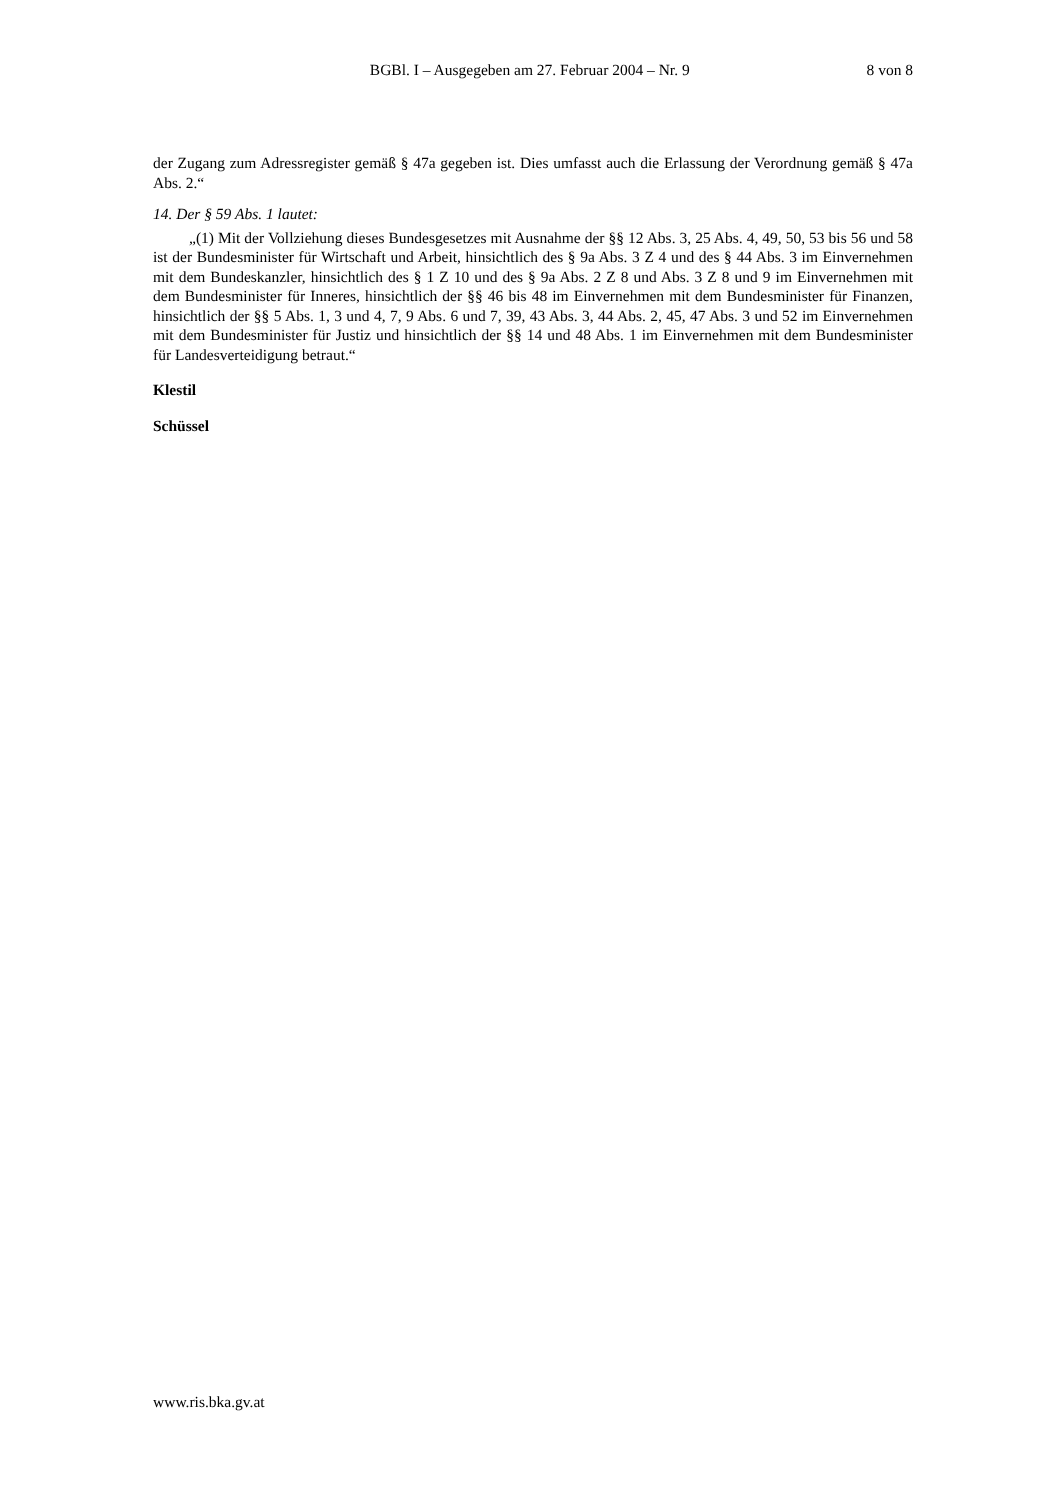BGBl. I – Ausgegeben am 27. Februar 2004 – Nr. 9 8 von 8
der Zugang zum Adressregister gemäß § 47a gegeben ist. Dies umfasst auch die Erlassung der Verordnung gemäß § 47a Abs. 2.“
14. Der § 59 Abs. 1 lautet:
„(1) Mit der Vollziehung dieses Bundesgesetzes mit Ausnahme der §§ 12 Abs. 3, 25 Abs. 4, 49, 50, 53 bis 56 und 58 ist der Bundesminister für Wirtschaft und Arbeit, hinsichtlich des § 9a Abs. 3 Z 4 und des § 44 Abs. 3 im Einvernehmen mit dem Bundeskanzler, hinsichtlich des § 1 Z 10 und des § 9a Abs. 2 Z 8 und Abs. 3 Z 8 und 9 im Einvernehmen mit dem Bundesminister für Inneres, hinsichtlich der §§ 46 bis 48 im Einvernehmen mit dem Bundesminister für Finanzen, hinsichtlich der §§ 5 Abs. 1, 3 und 4, 7, 9 Abs. 6 und 7, 39, 43 Abs. 3, 44 Abs. 2, 45, 47 Abs. 3 und 52 im Einvernehmen mit dem Bundesminister für Justiz und hinsichtlich der §§ 14 und 48 Abs. 1 im Einvernehmen mit dem Bundesminister für Landesverteidigung betraut.“
Klestil
Schüssel
www.ris.bka.gv.at